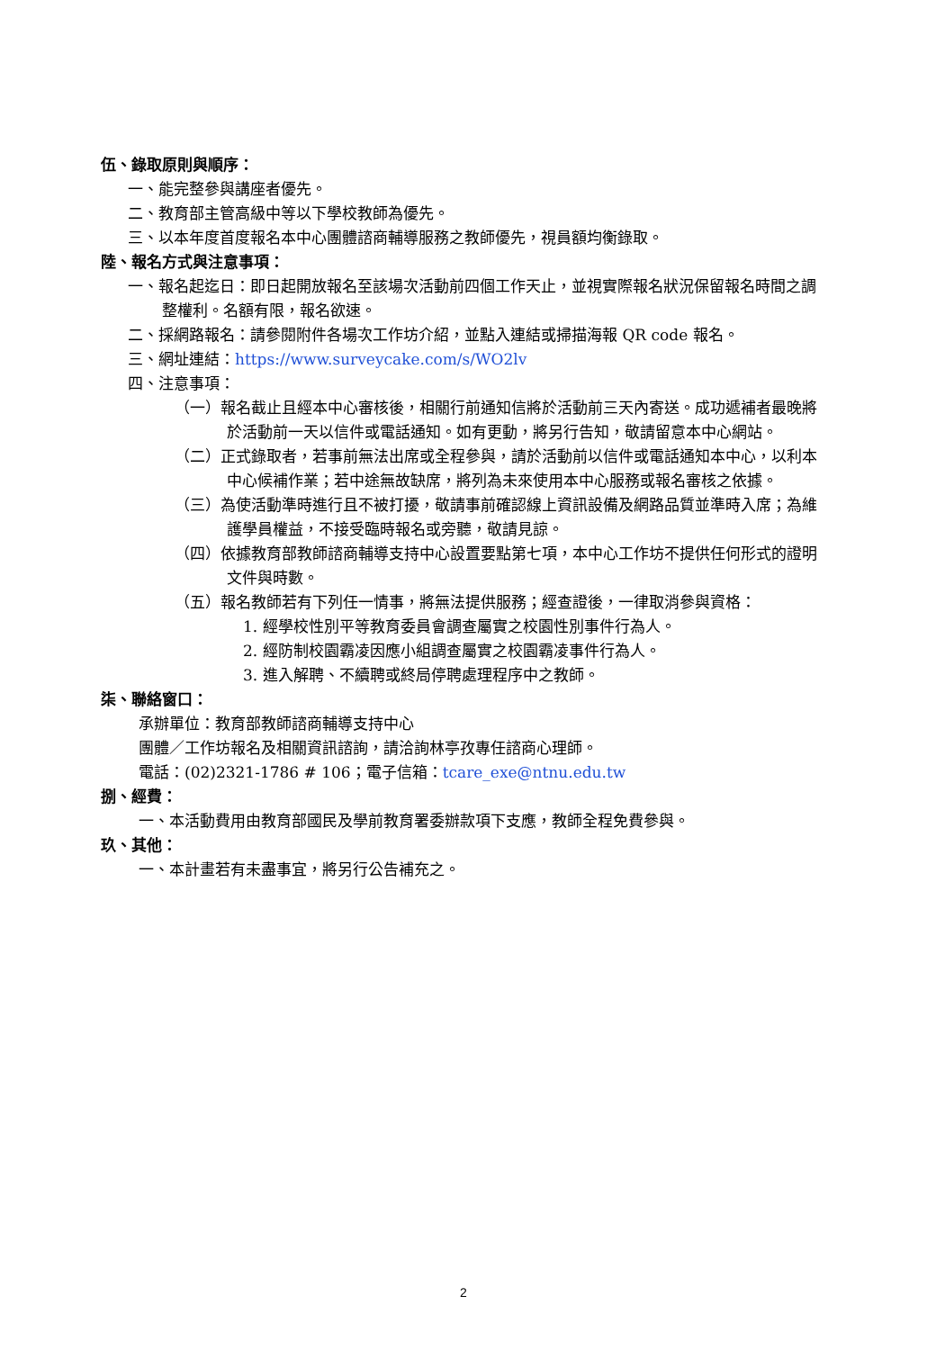伍、錄取原則與順序：
一、能完整參與講座者優先。
二、教育部主管高級中等以下學校教師為優先。
三、以本年度首度報名本中心團體諮商輔導服務之教師優先，視員額均衡錄取。
陸、報名方式與注意事項：
一、報名起迄日：即日起開放報名至該場次活動前四個工作天止，並視實際報名狀況保留報名時間之調整權利。名額有限，報名欲速。
二、採網路報名：請參閱附件各場次工作坊介紹，並點入連結或掃描海報 QR code 報名。
三、網址連結：https://www.surveycake.com/s/WO2lv
四、注意事項：
（一）報名截止且經本中心審核後，相關行前通知信將於活動前三天內寄送。成功遞補者最晚將於活動前一天以信件或電話通知。如有更動，將另行告知，敬請留意本中心網站。
（二）正式錄取者，若事前無法出席或全程參與，請於活動前以信件或電話通知本中心，以利本中心候補作業；若中途無故缺席，將列為未來使用本中心服務或報名審核之依據。
（三）為使活動準時進行且不被打擾，敬請事前確認線上資訊設備及網路品質並準時入席；為維護學員權益，不接受臨時報名或旁聽，敬請見諒。
（四）依據教育部教師諮商輔導支持中心設置要點第七項，本中心工作坊不提供任何形式的證明文件與時數。
（五）報名教師若有下列任一情事，將無法提供服務；經查證後，一律取消參與資格：
1. 經學校性別平等教育委員會調查屬實之校園性別事件行為人。
2. 經防制校園霸凌因應小組調查屬實之校園霸凌事件行為人。
3. 進入解聘、不續聘或終局停聘處理程序中之教師。
柒、聯絡窗口：
承辦單位：教育部教師諮商輔導支持中心
團體／工作坊報名及相關資訊諮詢，請洽詢林亭孜專任諮商心理師。
電話：(02)2321-1786 # 106；電子信箱：tcare_exe@ntnu.edu.tw
捌、經費：
一、本活動費用由教育部國民及學前教育署委辦款項下支應，教師全程免費參與。
玖、其他：
一、本計畫若有未盡事宜，將另行公告補充之。
2